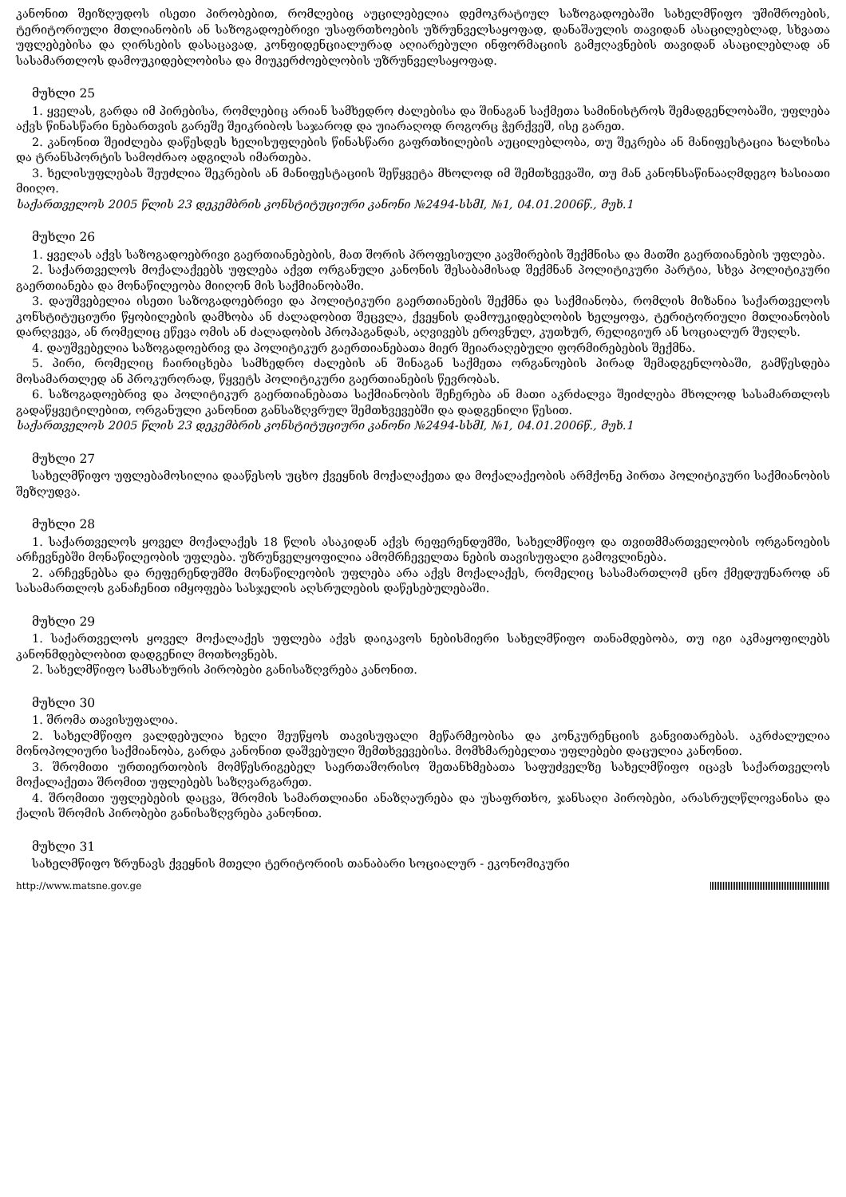კანონით შეიზღუდოს ისეთი პირობებით, რომლებიც აუცილებელია დემოკრატიულ საზოგადოებაში სახელმწიფო უშიშროების, ტერიტორიული მთლიანობის ან საზოგადოებრივი უსაფრთხოების უზრუნველსაყოფად, დანაშაულის თავიდან ასაცილებლად, სხვათა უფლებებისა და ღირსების დასაცავად, კონფიდენციალურად აღიარებული ინფორმაციის გამჟღავნების თავიდან ასაცილებლად ან სასამართლოს დამოუკიდებლობისა და მიუკერძოებლობის უზრუნველსაყოფად.
მუხლი 25
1. ყველას, გარდა იმ პირებისა, რომლებიც არიან სამხედრო ძალებისა და შინაგან საქმეთა სამინისტროს შემადგენლობაში, უფლება აქვს წინასწარი ნებართვის გარეშე შეიკრიბოს საჯაროდ და უიარაღოდ როგორც ჭერქვეშ, ისე გარეთ.
2. კანონით შეიძლება დაწესდეს ხელისუფლების წინასწარი გაფრთხილების აუცილებლობა, თუ შეკრება ან მანიფესტაცია ხალხისა და ტრანსპორტის სამოძრაო ადგილას იმართება.
3. ხელისუფლებას შეუძლია შეკრების ან მანიფესტაციის შეწყვეტა მხოლოდ იმ შემთხვევაში, თუ მან კანონსაწინააღმდეგო ხასიათი მიიღო.
საქართველოს 2005 წლის 23 დეკემბრის კონსტიტუციური კანონი №2494-სსმI, №1, 04.01.2006წ., მუხ.1
მუხლი 26
1. ყველას აქვს საზოგადოებრივი გაერთიანებების, მათ შორის პროფესიული კავშირების შექმნისა და მათში გაერთიანების უფლება.
2. საქართველოს მოქალაქეებს უფლება აქვთ ორგანული კანონის შესაბამისად შექმნან პოლიტიკური პარტია, სხვა პოლიტიკური გაერთიანება და მონაწილეობა მიიღონ მის საქმიანობაში.
3. დაუშვებელია ისეთი საზოგადოებრივი და პოლიტიკური გაერთიანების შექმნა და საქმიანობა, რომლის მიზანია საქართველოს კონსტიტუციური წყობილების დამხობა ან ძალადობით შეცვლა, ქვეყნის დამოუკიდებლობის ხელყოფა, ტერიტორიული მთლიანობის დარღვევა, ან რომელიც ეწევა ომის ან ძალადობის პროპაგანდას, აღვივებს ეროვნულ, კუთხურ, რელიგიურ ან სოციალურ შუღლს.
4. დაუშვებელია საზოგადოებრივ და პოლიტიკურ გაერთიანებათა მიერ შეიარაღებული ფორმირებების შექმნა.
5. პირი, რომელიც ჩაირიცხება სამხედრო ძალების ან შინაგან საქმეთა ორგანოების პირად შემადგენლობაში, გამწესდება მოსამართლედ ან პროკურორად, წყვეტს პოლიტიკური გაერთიანების წევრობას.
6. საზოგადოებრივ და პოლიტიკურ გაერთიანებათა საქმიანობის შეჩერება ან მათი აკრძალვა შეიძლება მხოლოდ სასამართლოს გადაწყვეტილებით, ორგანული კანონით განსაზღვრულ შემთხვევებში და დადგენილი წესით.
საქართველოს 2005 წლის 23 დეკემბრის კონსტიტუციური კანონი №2494-სსმI, №1, 04.01.2006წ., მუხ.1
მუხლი 27
სახელმწიფო უფლებამოსილია დააწესოს უცხო ქვეყნის მოქალაქეთა და მოქალაქეობის არმქონე პირთა პოლიტიკური საქმიანობის შეზღუდვა.
მუხლი 28
1. საქართველოს ყოველ მოქალაქეს 18 წლის ასაკიდან აქვს რეფერენდუმში, სახელმწიფო და თვითმმართველობის ორგანოების არჩევნებში მონაწილეობის უფლება. უზრუნველყოფილია ამომრჩეველთა ნების თავისუფალი გამოვლინება.
2. არჩევნებსა და რეფერენდუმში მონაწილეობის უფლება არა აქვს მოქალაქეს, რომელიც სასამართლომ ცნო ქმედუუნაროდ ან სასამართლოს განაჩენით იმყოფება სასჯელის აღსრულების დაწესებულებაში.
მუხლი 29
1. საქართველოს ყოველ მოქალაქეს უფლება აქვს დაიკავოს ნებისმიერი სახელმწიფო თანამდებობა, თუ იგი აკმაყოფილებს კანონმდებლობით დადგენილ მოთხოვნებს.
2. სახელმწიფო სამსახურის პირობები განისაზღვრება კანონით.
მუხლი 30
1. შრომა თავისუფალია.
2. სახელმწიფო ვალდებულია ხელი შეუწყოს თავისუფალი მეწარმეობისა და კონკურენციის განვითარებას. აკრძალულია მონოპოლიური საქმიანობა, გარდა კანონით დაშვებული შემთხვევებისა. მომხმარებელთა უფლებები დაცულია კანონით.
3. შრომითი ურთიერთობის მომწესრიგებელ საერთაშორისო შეთანხმებათა საფუძველზე სახელმწიფო იცავს საქართველოს მოქალაქეთა შრომით უფლებებს საზღვარგარეთ.
4. შრომითი უფლებების დაცვა, შრომის სამართლიანი ანაზღაურება და უსაფრთხო, ჯანსაღი პირობები, არასრულწლოვანისა და ქალის შრომის პირობები განისაზღვრება კანონით.
მუხლი 31
სახელმწიფო ზრუნავს ქვეყნის მთელი ტერიტორიის თანაბარი სოციალურ - ეკონომიკური
http://www.matsne.gov.ge